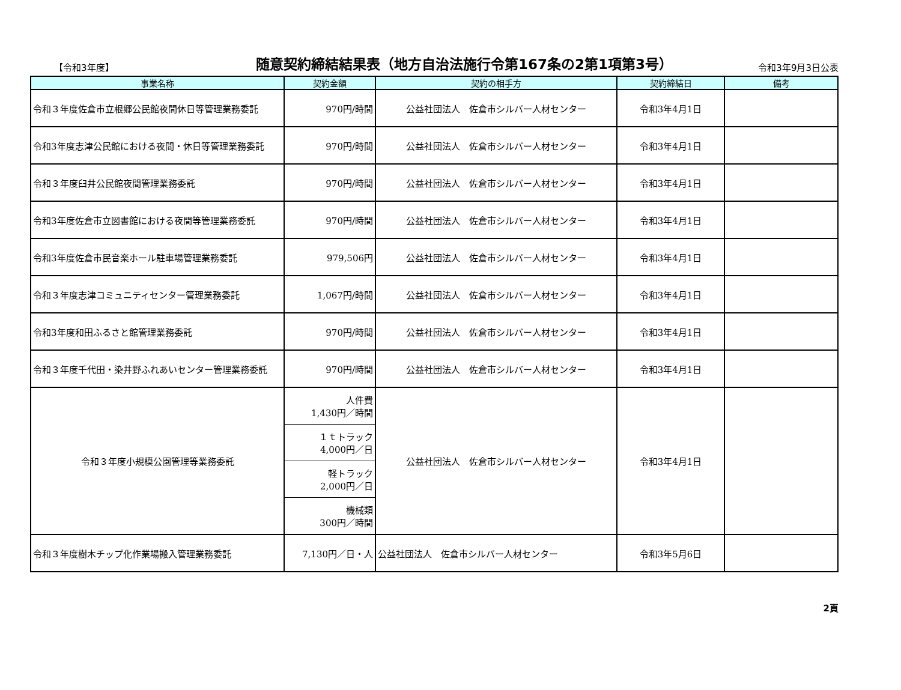【令和3年度】
随意契約締結結果表（地方自治法施行令第167条の2第1項第3号）
令和3年9月3日公表
| 事業名称 | 契約金額 | 契約の相手方 | 契約締結日 | 備考 |
| --- | --- | --- | --- | --- |
| 令和３年度佐倉市立根郷公民館夜間休日等管理業務委託 | 970円/時間 | 公益社団法人 佐倉市シルバー人材センター | 令和3年4月1日 | |
| 令和3年度志津公民館における夜間・休日等管理業務委託 | 970円/時間 | 公益社団法人 佐倉市シルバー人材センター | 令和3年4月1日 | |
| 令和３年度臼井公民館夜間管理業務委託 | 970円/時間 | 公益社団法人 佐倉市シルバー人材センター | 令和3年4月1日 | |
| 令和3年度佐倉市立図書館における夜間等管理業務委託 | 970円/時間 | 公益社団法人 佐倉市シルバー人材センター | 令和3年4月1日 | |
| 令和3年度佐倉市民音楽ホール駐車場管理業務委託 | 979,506円 | 公益社団法人 佐倉市シルバー人材センター | 令和3年4月1日 | |
| 令和３年度志津コミュニティセンター管理業務委託 | 1,067円/時間 | 公益社団法人 佐倉市シルバー人材センター | 令和3年4月1日 | |
| 令和3年度和田ふるさと館管理業務委託 | 970円/時間 | 公益社団法人 佐倉市シルバー人材センター | 令和3年4月1日 | |
| 令和３年度千代田・染井野ふれあいセンター管理業務委託 | 970円/時間 | 公益社団法人 佐倉市シルバー人材センター | 令和3年4月1日 | |
| 令和３年度小規模公園管理等業務委託 | 人件費 1,430円／時間 | 公益社団法人 佐倉市シルバー人材センター | 令和3年4月1日 | |
| | １ｔトラック 4,000円／日 | | | |
| | 軽トラック 2,000円／日 | | | |
| | 機械類 300円／時間 | | | |
| 令和３年度樹木チップ化作業場搬入管理業務委託 | 7,130円／日・人 | 公益社団法人 佐倉市シルバー人材センター | 令和3年5月6日 | |
2頁